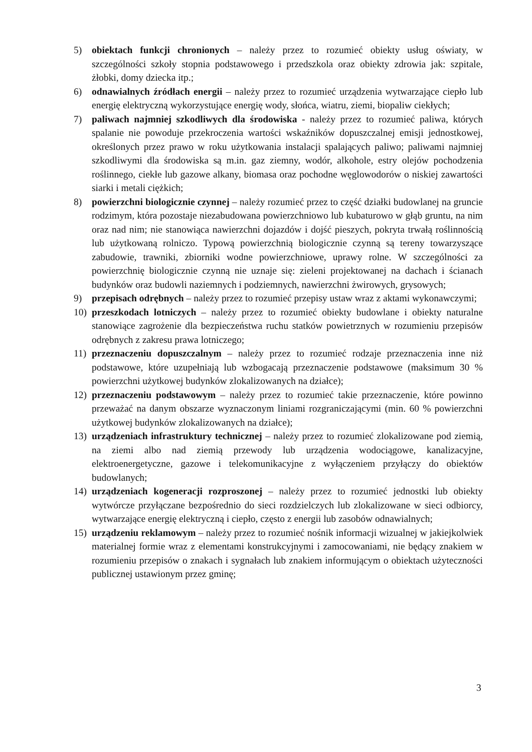5) obiektach funkcji chronionych – należy przez to rozumieć obiekty usług oświaty, w szczególności szkoły stopnia podstawowego i przedszkola oraz obiekty zdrowia jak: szpitale, żłobki, domy dziecka itp.;
6) odnawialnych źródłach energii – należy przez to rozumieć urządzenia wytwarzające ciepło lub energię elektryczną wykorzystujące energię wody, słońca, wiatru, ziemi, biopaliw ciekłych;
7) paliwach najmniej szkodliwych dla środowiska - należy przez to rozumieć paliwa, których spalanie nie powoduje przekroczenia wartości wskaźników dopuszczalnej emisji jednostkowej, określonych przez prawo w roku użytkowania instalacji spalających paliwo; paliwami najmniej szkodliwymi dla środowiska są m.in. gaz ziemny, wodór, alkohole, estry olejów pochodzenia roślinnego, ciekłe lub gazowe alkany, biomasa oraz pochodne węglowodorów o niskiej zawartości siarki i metali ciężkich;
8) powierzchni biologicznie czynnej – należy rozumieć przez to część działki budowlanej na gruncie rodzimym, która pozostaje niezabudowana powierzchniowo lub kubaturowo w głąb gruntu, na nim oraz nad nim; nie stanowiąca nawierzchni dojazdów i dojść pieszych, pokryta trwałą roślinnością lub użytkowaną rolniczo. Typową powierzchnią biologicznie czynną są tereny towarzyszące zabudowie, trawniki, zbiorniki wodne powierzchniowe, uprawy rolne. W szczególności za powierzchnię biologicznie czynną nie uznaje się: zieleni projektowanej na dachach i ścianach budynków oraz budowli naziemnych i podziemnych, nawierzchni żwirowych, grysowych;
9) przepisach odrębnych – należy przez to rozumieć przepisy ustaw wraz z aktami wykonawczymi;
10) przeszkodach lotniczych – należy przez to rozumieć obiekty budowlane i obiekty naturalne stanowiące zagrożenie dla bezpieczeństwa ruchu statków powietrznych w rozumieniu przepisów odrębnych z zakresu prawa lotniczego;
11) przeznaczeniu dopuszczalnym – należy przez to rozumieć rodzaje przeznaczenia inne niż podstawowe, które uzupełniają lub wzbogacają przeznaczenie podstawowe (maksimum 30 % powierzchni użytkowej budynków zlokalizowanych na działce);
12) przeznaczeniu podstawowym – należy przez to rozumieć takie przeznaczenie, które powinno przeważać na danym obszarze wyznaczonym liniami rozgraniczającymi (min. 60 % powierzchni użytkowej budynków zlokalizowanych na działce);
13) urządzeniach infrastruktury technicznej – należy przez to rozumieć zlokalizowane pod ziemią, na ziemi albo nad ziemią przewody lub urządzenia wodociągowe, kanalizacyjne, elektroenergetyczne, gazowe i telekomunikacyjne z wyłączeniem przyłączy do obiektów budowlanych;
14) urządzeniach kogeneracji rozproszonej – należy przez to rozumieć jednostki lub obiekty wytwórcze przyłączane bezpośrednio do sieci rozdzielczych lub zlokalizowane w sieci odbiorcy, wytwarzające energię elektryczną i ciepło, często z energii lub zasobów odnawialnych;
15) urządzeniu reklamowym – należy przez to rozumieć nośnik informacji wizualnej w jakiejkolwiek materialnej formie wraz z elementami konstrukcyjnymi i zamocowaniami, nie będący znakiem w rozumieniu przepisów o znakach i sygnałach lub znakiem informującym o obiektach użyteczności publicznej ustawionym przez gminę;
3